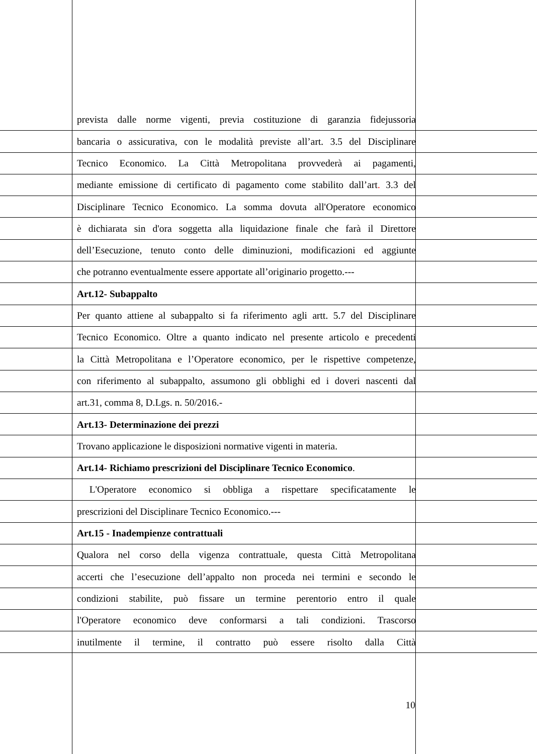prevista dalle norme vigenti, previa costituzione di garanzia fidejussoria
bancaria o assicurativa, con le modalità previste all’art. 3.5 del Disciplinare
Tecnico Economico. La Città Metropolitana provvederà ai pagamenti,
mediante emissione di certificato di pagamento come stabilito dall’art. 3.3 del
Disciplinare Tecnico Economico. La somma dovuta all'Operatore economico
è dichiarata sin d'ora soggetta alla liquidazione finale che farà il Direttore
dell’Esecuzione, tenuto conto delle diminuzioni, modificazioni ed aggiunte
che potranno eventualmente essere apportate all’originario progetto.---
Art.12- Subappalto
Per quanto attiene al subappalto si fa riferimento agli artt. 5.7 del Disciplinare
Tecnico Economico. Oltre a quanto indicato nel presente articolo e precedenti
la Città Metropolitana e l’Operatore economico, per le rispettive competenze,
con riferimento al subappalto, assumono gli obblighi ed i doveri nascenti dal
art.31, comma 8, D.Lgs. n. 50/2016.-
Art.13- Determinazione dei prezzi
Trovano applicazione le disposizioni normative vigenti in materia.
Art.14- Richiamo prescrizioni del Disciplinare Tecnico Economico.
L'Operatore economico si obbliga a rispettare specificatamente le
prescrizioni del Disciplinare Tecnico Economico.---
Art.15 - Inadempienze contrattuali
Qualora nel corso della vigenza contrattuale, questa Città Metropolitana
accerti che l’esecuzione dell’appalto non proceda nei termini e secondo le
condizioni stabilite, può fissare un termine perentorio entro il quale
l'Operatore economico deve conformarsi a tali condizioni. Trascorso
inutilmente il termine, il contratto può essere risolto dalla Città
10